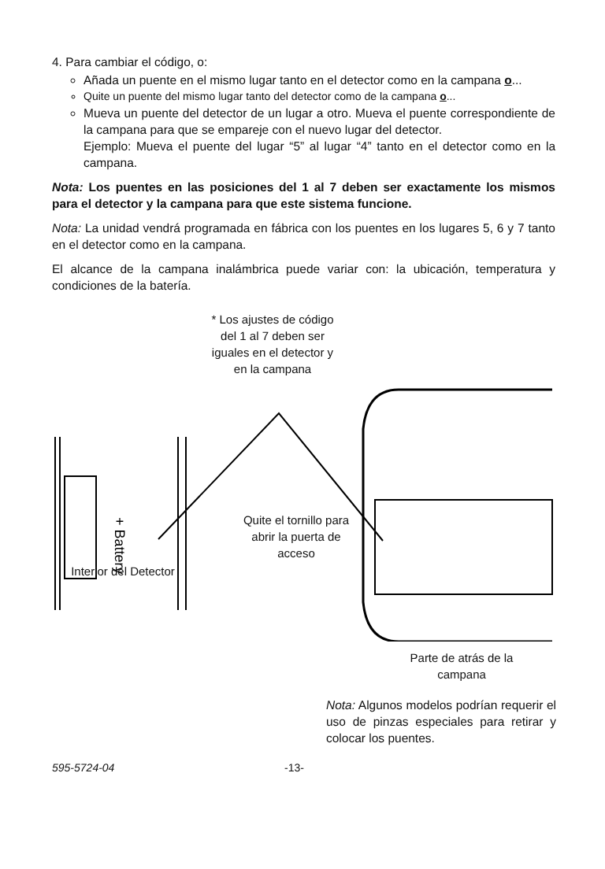4. Para cambiar el código, o:
Añada un puente en el mismo lugar tanto en el detector como en la campana o...
Quite un puente del mismo lugar tanto del detector como de la campana o...
Mueva un puente del detector de un lugar a otro. Mueva el puente correspondiente de la campana para que se empareje con el nuevo lugar del detector.
Ejemplo: Mueva el puente del lugar “5” al lugar “4” tanto en el detector como en la campana.
Nota: Los puentes en las posiciones del 1 al 7 deben ser exactamente los mismos para el detector y la campana para que este sistema funcione.
Nota: La unidad vendrá programada en fábrica con los puentes en los lugares 5, 6 y 7 tanto en el detector como en la campana.
El alcance de la campana inalámbrica puede variar con: la ubicación, temperatura y condiciones de la batería.
+ Battery
* Los ajustes de código del 1 al 7 deben ser iguales en el detector y en la campana
Quite el tornillo para abrir la puerta de acceso
Interior del Detector
Parte de atrás de la campana
Nota: Algunos modelos podrían requerir el uso de pinzas especiales para retirar y colocar los puentes.
595-5724-04 -13-